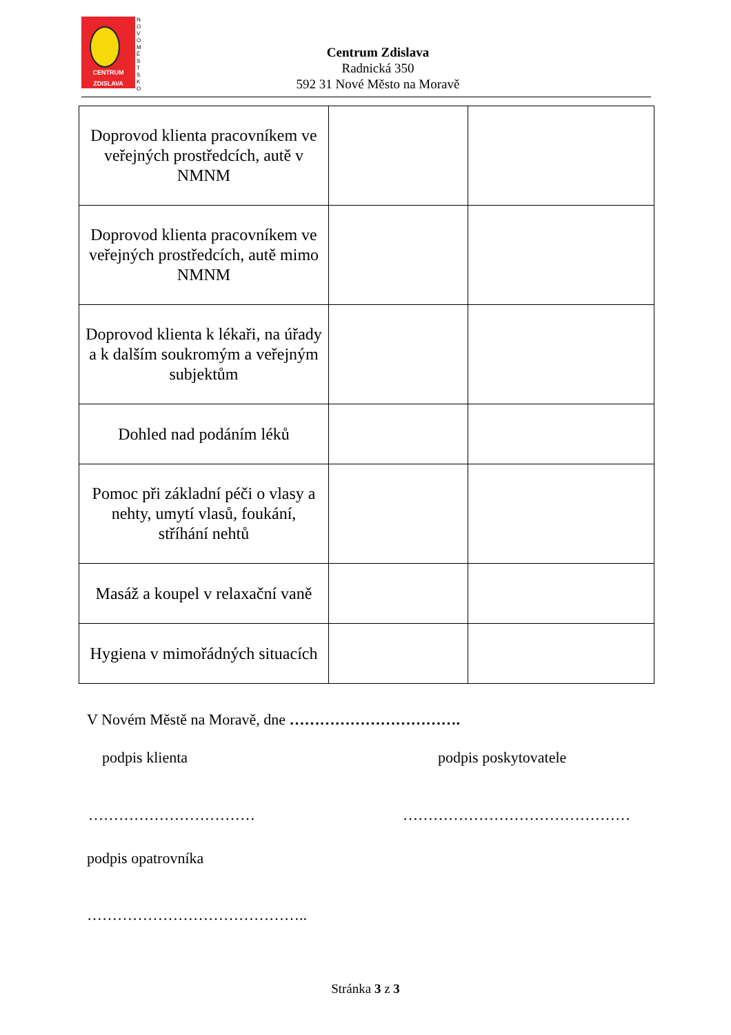CENTRUM
ZDISLAVA
NOVOMĚSTSKO
Centrum Zdislava
Radnická 350
592 31 Nové Město na Moravě
| Doprovod klienta pracovníkem ve veřejných prostředcích, autě v NMNM | | |
| Doprovod klienta pracovníkem ve veřejných prostředcích, autě mimo NMNM | | |
| Doprovod klienta k lékaři, na úřady a k dalším soukromým a veřejným subjektům | | |
| Dohled nad podáním léků | | |
| Pomoc při základní péči o vlasy a nehty, umytí vlasů, foukání, stříhání nehtů | | |
| Masáž a koupel v relaxační vaně | | |
| Hygiena v mimořádných situacích | | |
V Novém Městě na Moravě, dne …………………………….
podpis klienta podpis poskytovatele
…………………………… ………………………………………
podpis opatrovníka
……………………………………..
Stránka 3 z 3